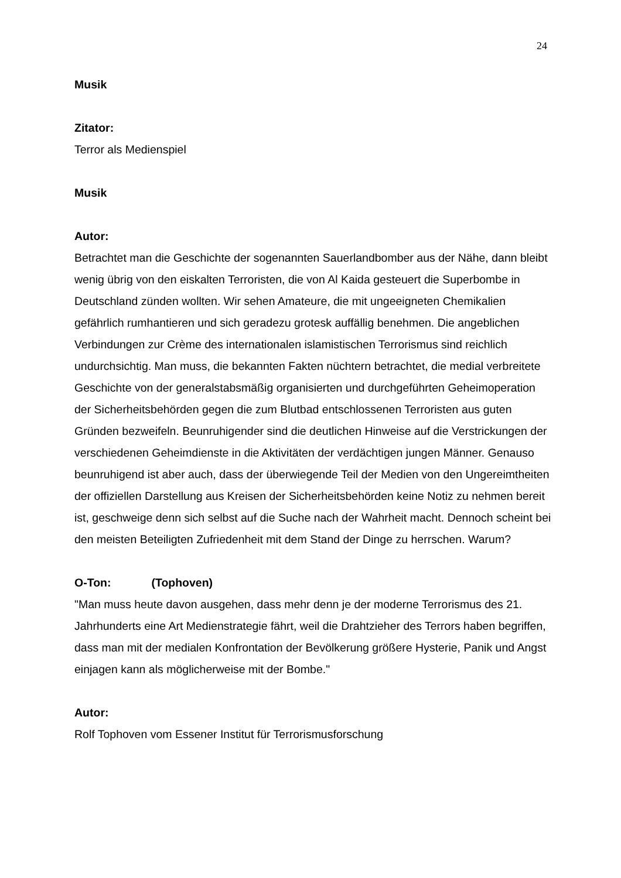24
Musik
Zitator:
Terror als Medienspiel
Musik
Autor:
Betrachtet man die Geschichte der sogenannten Sauerlandbomber aus der Nähe, dann bleibt wenig übrig von den eiskalten Terroristen, die von Al Kaida gesteuert die Superbombe in Deutschland zünden wollten. Wir sehen Amateure, die mit ungeeigneten Chemikalien gefährlich rumhantieren und sich geradezu grotesk auffällig benehmen. Die angeblichen Verbindungen zur Crème des internationalen islamistischen Terrorismus sind reichlich undurchsichtig. Man muss, die bekannten Fakten nüchtern betrachtet, die medial verbreitete Geschichte von der generalstabsmäßig organisierten und durchgeführten Geheimoperation der Sicherheitsbehörden gegen die zum Blutbad entschlossenen Terroristen aus guten Gründen bezweifeln. Beunruhigender sind die deutlichen Hinweise auf die Verstrickungen der verschiedenen Geheimdienste in die Aktivitäten der verdächtigen jungen Männer. Genauso beunruhigend ist aber auch, dass der überwiegende Teil der Medien von den Ungereimtheiten der offiziellen Darstellung aus Kreisen der Sicherheitsbehörden keine Notiz zu nehmen bereit ist, geschweige denn sich selbst auf die Suche nach der Wahrheit macht. Dennoch scheint bei den meisten Beteiligten Zufriedenheit mit dem Stand der Dinge zu herrschen. Warum?
O-Ton: (Tophoven)
"Man muss heute davon ausgehen, dass mehr denn je der moderne Terrorismus des 21. Jahrhunderts eine Art Medienstrategie fährt, weil die Drahtzieher des Terrors haben begriffen, dass man mit der medialen Konfrontation der Bevölkerung größere Hysterie, Panik und Angst einjagen kann als möglicherweise mit der Bombe."
Autor:
Rolf Tophoven vom Essener Institut für Terrorismusforschung